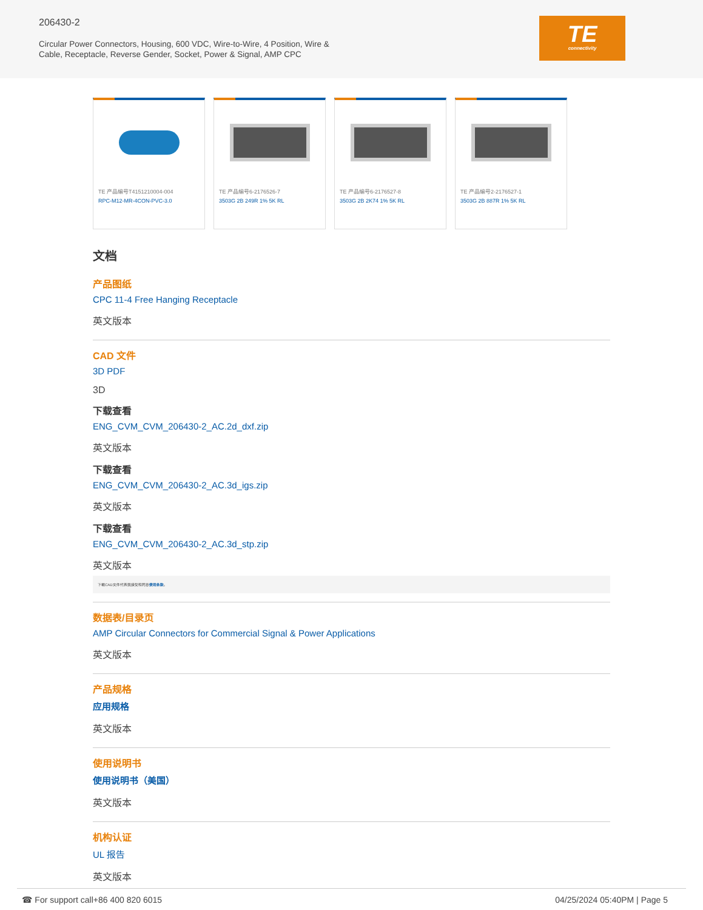206430-2
Circular Power Connectors, Housing, 600 VDC, Wire-to-Wire, 4 Position, Wire & Cable, Receptacle, Reverse Gender, Socket, Power & Signal, AMP CPC
TE
connectivity
TE 产品编号T4151210004-004
RPC-M12-MR-4CON-PVC-3.0
TE 产品编号6-2176526-7
3503G 2B 249R 1% 5K RL
TE 产品编号6-2176527-8
3503G 2B 2K74 1% 5K RL
TE 产品编号2-2176527-1
3503G 2B 887R 1% 5K RL
文档
产品图纸
CPC 11-4 Free Hanging Receptacle
英文版本
CAD 文件
3D PDF
3D
下载查看
ENG_CVM_CVM_206430-2_AC.2d_dxf.zip
英文版本
下载查看
ENG_CVM_CVM_206430-2_AC.3d_igs.zip
英文版本
下载查看
ENG_CVM_CVM_206430-2_AC.3d_stp.zip
英文版本
下载CAD文件代表我接受和同意使用条款。
数据表/目录页
AMP Circular Connectors for Commercial Signal & Power Applications
英文版本
产品规格
应用规格
英文版本
使用说明书
使用说明书（美国）
英文版本
机构认证
UL 报告
英文版本
☎ For support call+86 400 820 6015 04/25/2024 05:40PM | Page 5